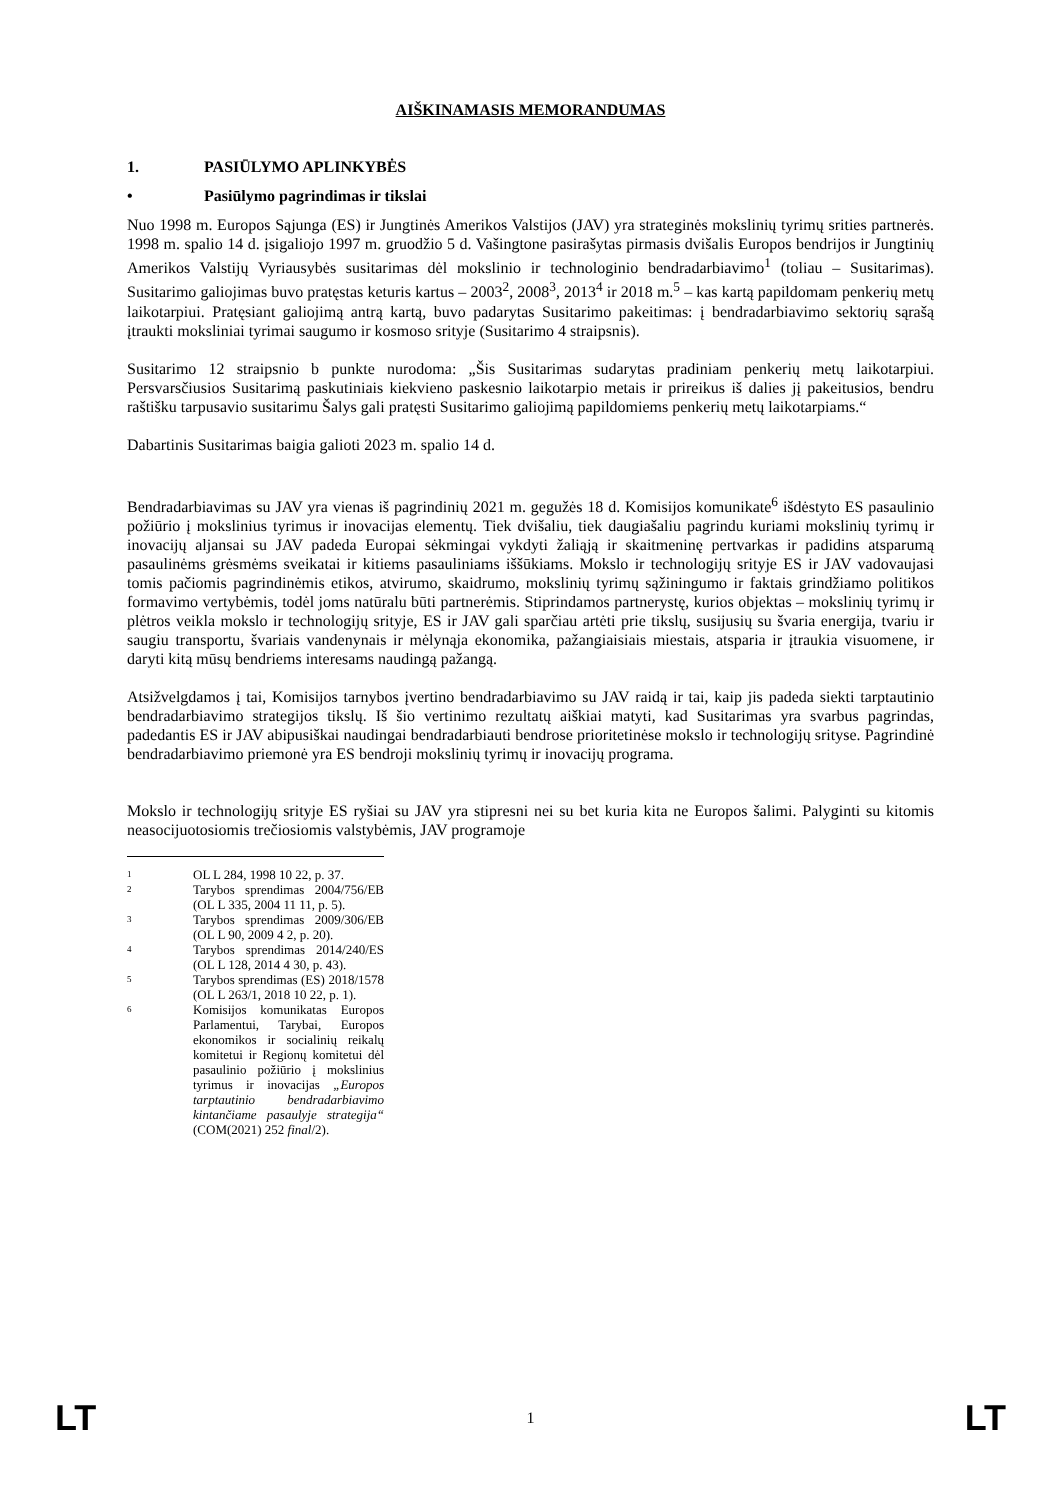AIŠKINAMASIS MEMORANDUMAS
1. PASIŪLYMO APLINKYBĖS
• Pasiūlymo pagrindimas ir tikslai
Nuo 1998 m. Europos Sąjunga (ES) ir Jungtinės Amerikos Valstijos (JAV) yra strateginės mokslinių tyrimų srities partnerės. 1998 m. spalio 14 d. įsigaliojo 1997 m. gruodžio 5 d. Vašingtone pasirašytas pirmasis dvišalis Europos bendrijos ir Jungtinių Amerikos Valstijų Vyriausybės susitarimas dėl mokslinio ir technologinio bendradarbiavimo<sup>1</sup> (toliau – Susitarimas). Susitarimo galiojimas buvo pratęstas keturis kartus – 2003<sup>2</sup>, 2008<sup>3</sup>, 2013<sup>4</sup> ir 2018 m.<sup>5</sup> – kas kartą papildomam penkerių metų laikotarpiui. Pratęsiant galiojimą antrą kartą, buvo padarytas Susitarimo pakeitimas: į bendradarbiavimo sektorių sąrašą įtraukti moksliniai tyrimai saugumo ir kosmoso srityje (Susitarimo 4 straipsnis).
Susitarimo 12 straipsnio b punkte nurodoma: „Šis Susitarimas sudarytas pradiniam penkerių metų laikotarpiui. Persvarsčiusios Susitarimą paskutiniais kiekvieno paskesnio laikotarpio metais ir prireikus iš dalies jį pakeitusios, bendru raštišku tarpusavio susitarimu Šalys gali pratęsti Susitarimo galiojimą papildomiems penkerių metų laikotarpiams.“
Dabartinis Susitarimas baigia galioti 2023 m. spalio 14 d.
Bendradarbiavimas su JAV yra vienas iš pagrindinių 2021 m. gegužės 18 d. Komisijos komunikate<sup>6</sup> išdėstyto ES pasaulinio požiūrio į mokslinius tyrimus ir inovacijas elementų. Tiek dvišaliu, tiek daugiašaliu pagrindu kuriami mokslinių tyrimų ir inovacijų aljansai su JAV padeda Europai sėkmingai vykdyti žaliąją ir skaitmeninę pertvarkas ir padidins atsparumą pasaulinėms grėsmėms sveikatai ir kitiems pasauliniams iššūkiams. Mokslo ir technologijų srityje ES ir JAV vadovaujasi tomis pačiomis pagrindinėmis etikos, atvirumo, skaidrumo, mokslinių tyrimų sąžiningumo ir faktais grindžiamo politikos formavimo vertybėmis, todėl joms natūralu būti partnerėmis. Stiprindamos partnerystę, kurios objektas – mokslinių tyrimų ir plėtros veikla mokslo ir technologijų srityje, ES ir JAV gali sparčiau artėti prie tikslų, susijusių su švaria energija, tvariu ir saugiu transportu, švariais vandenynais ir mėlynąja ekonomika, pažangiaisiais miestais, atsparia ir įtraukia visuomene, ir daryti kitą mūsų bendriems interesams naudingą pažangą.
Atsižvelgdamos į tai, Komisijos tarnybos įvertino bendradarbiavimo su JAV raidą ir tai, kaip jis padeda siekti tarptautinio bendradarbiavimo strategijos tikslų. Iš šio vertinimo rezultatų aiškiai matyti, kad Susitarimas yra svarbus pagrindas, padedantis ES ir JAV abipusiškai naudingai bendradarbiauti bendrose prioritetinėse mokslo ir technologijų srityse. Pagrindinė bendradarbiavimo priemonė yra ES bendroji mokslinių tyrimų ir inovacijų programa.
Mokslo ir technologijų srityje ES ryšiai su JAV yra stipresni nei su bet kuria kita ne Europos šalimi. Palyginti su kitomis neasocijuotosiomis trečiosiomis valstybėmis, JAV programoje
<sup>1</sup> OL L 284, 1998 10 22, p. 37.
<sup>2</sup> Tarybos sprendimas 2004/756/EB (OL L 335, 2004 11 11, p. 5).
<sup>3</sup> Tarybos sprendimas 2009/306/EB (OL L 90, 2009 4 2, p. 20).
<sup>4</sup> Tarybos sprendimas 2014/240/ES (OL L 128, 2014 4 30, p. 43).
<sup>5</sup> Tarybos sprendimas (ES) 2018/1578 (OL L 263/1, 2018 10 22, p. 1).
<sup>6</sup> Komisijos komunikatas Europos Parlamentui, Tarybai, Europos ekonomikos ir socialinių reikalų komitetui ir Regionų komitetui dėl pasaulinio požiūrio į mokslinius tyrimus ir inovacijas „Europos tarptautinio bendradarbiavimo kintančiame pasaulyje strategija“ (COM(2021) 252 final/2).
LT 1 LT